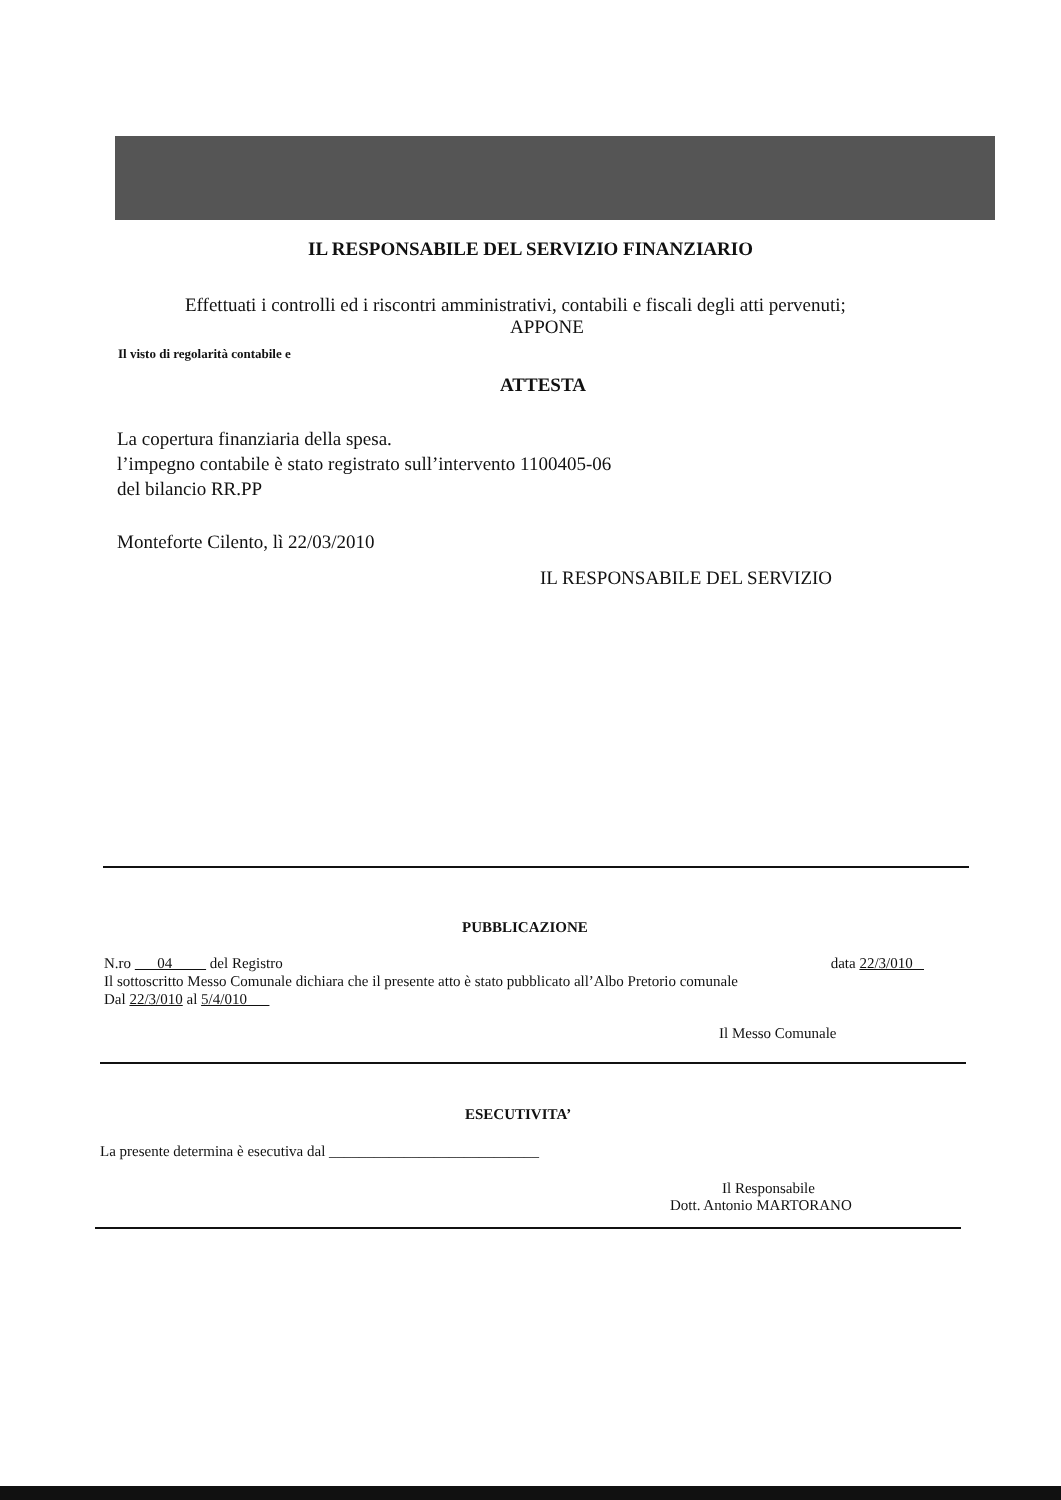IL RESPONSABILE DEL SERVIZIO FINANZIARIO
Effettuati i controlli ed i riscontri amministrativi, contabili e fiscali degli atti pervenuti;
APPONE
Il visto di regolarità contabile e
ATTESTA
La copertura finanziaria della spesa.
l’impegno contabile è stato registrato sull’intervento 1100405-06
del bilancio RR.PP
Monteforte Cilento, lì 22/03/2010
IL RESPONSABILE DEL SERVIZIO
PUBBLICAZIONE
N.ro 04 del Registro data 22/3/010
Il sottoscritto Messo Comunale dichiara che il presente atto è stato pubblicato all’Albo Pretorio comunale
Dal 22/3/010 al 5/4/010
Il Messo Comunale
ESECUTIVITA’
La presente determina è esecutiva dal ____________________________
Il Responsabile
Dott. Antonio MARTORANO